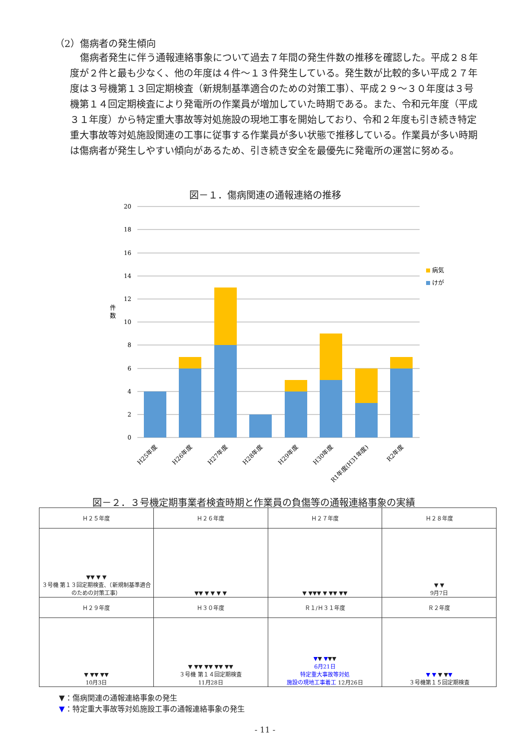（2）傷病者の発生傾向
傷病者発生に伴う通報連絡事象について過去７年間の発生件数の推移を確認した。平成２８年度が２件と最も少なく、他の年度は４件～１３件発生している。発生数が比較的多い平成２７年度は３号機第１３回定期検査（新規制基準適合のための対策工事）、平成２９～３０年度は３号機第１４回定期検査により発電所の作業員が増加していた時期である。また、令和元年度（平成３１年度）から特定重大事故等対処施設の現地工事を開始しており、令和２年度も引き続き特定重大事故等対処施設関連の工事に従事する作業員が多い状態で推移している。作業員が多い時期は傷病者が発生しやすい傾向があるため、引き続き安全を最優先に発電所の運営に努める。
図－１．傷病関連の通報連絡の推移
20
18
16
14
12
10
8
6
4
2
0
件
数
病気
けが
H25年度
H26年度
H27年度
H28年度
H29年度
H30年度
R1年度(H31年度)
R2年度
図－２．３号機定期事業者検査時期と作業員の負傷等の通報連絡事象の実績
| Ｈ２５年度 | Ｈ２６年度 | Ｈ２７年度 | Ｈ２８年度 |
| ▼▼ ▼ ▼ ３号機 第１３回定期検査、（新規制基準適合のための対策工事） | ▼▼ ▼ ▼ ▼ ▼ | ▼ ▼▼▼ ▼ ▼▼ ▼▼ | ▼ ▼ 9月7日 |
| Ｈ２９年度 | Ｈ３０年度 | Ｒ１/Ｈ３１年度 | Ｒ２年度 |
| ▼ ▼▼ ▼▼ 10月3日 | ▼ ▼▼ ▼▼ ▼▼ ▼▼ ３号機 第１４回定期検査 11月28日 | ▼ ▼ ▼ ▼▼ 6月21日 特定重大事故等対処 施設の現地工事着工 12月26日 | ▼ ▼ ▼ ▼ ▼ ３号機第１５回定期検査 |
▼：傷病関連の通報連絡事象の発生
▼：特定重大事故等対処施設工事の通報連絡事象の発生
- 11 -